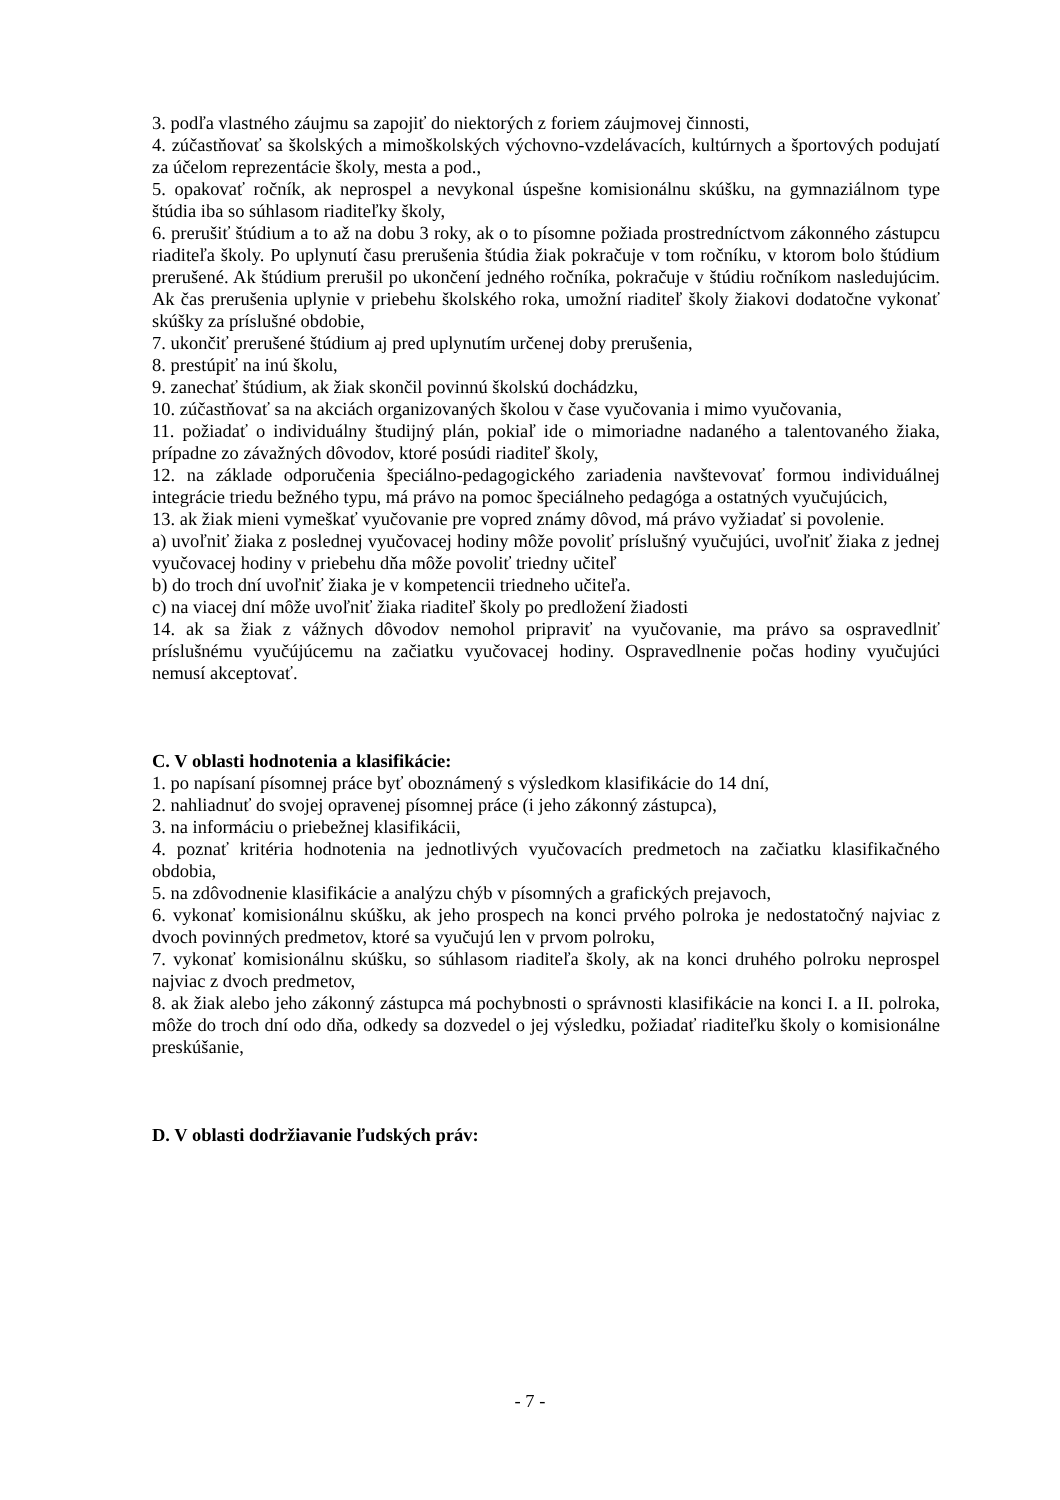3. podľa vlastného záujmu sa zapojiť do niektorých z foriem záujmovej činnosti,
4. zúčastňovať sa školských a mimoškolských výchovno-vzdelávacích, kultúrnych a športových podujatí za účelom reprezentácie školy, mesta a pod.,
5. opakovať ročník, ak neprospel a nevykonal úspešne komisionálnu skúšku, na gymnaziálnom type štúdia iba so súhlasom riaditeľky školy,
6. prerušiť štúdium a to až na dobu 3 roky, ak o to písomne požiada prostredníctvom zákonného zástupcu riaditeľa školy. Po uplynutí času prerušenia štúdia žiak pokračuje v tom ročníku, v ktorom bolo štúdium prerušené. Ak štúdium prerušil po ukončení jedného ročníka, pokračuje v štúdiu ročníkom nasledujúcim. Ak čas prerušenia uplynie v priebehu školského roka, umožní riaditeľ školy žiakovi dodatočne vykonať skúšky za príslušné obdobie,
7. ukončiť prerušené štúdium aj pred uplynutím určenej doby prerušenia,
8. prestúpiť na inú školu,
9. zanechať štúdium, ak žiak skončil povinnú školskú dochádzku,
10. zúčastňovať sa na akciách organizovaných školou v čase vyučovania i mimo vyučovania,
11. požiadať o individuálny študijný plán, pokiaľ ide o mimoriadne nadaného a talentovaného žiaka, prípadne zo závažných dôvodov, ktoré posúdi riaditeľ školy,
12. na základe odporučenia špeciálno-pedagogického zariadenia navštevovať formou individuálnej integrácie triedu bežného typu, má právo na pomoc špeciálneho pedagóga a ostatných vyučujúcich,
13. ak žiak mieni vymeškať vyučovanie pre vopred známy dôvod, má právo vyžiadať si povolenie.
a) uvoľniť žiaka z poslednej vyučovacej hodiny môže povoliť príslušný vyučujúci, uvoľniť žiaka z jednej vyučovacej hodiny v priebehu dňa môže povoliť triedny učiteľ
b) do troch dní uvoľniť žiaka je v kompetencii triedneho učiteľa.
c) na viacej dní môže uvoľniť žiaka riaditeľ školy po predložení žiadosti
14. ak sa žiak z vážnych dôvodov nemohol pripraviť na vyučovanie, ma právo sa ospravedlniť príslušnému vyučújúcemu na začiatku vyučovacej hodiny. Ospravedlnenie počas hodiny vyučujúci nemusí akceptovať.
C. V oblasti hodnotenia a klasifikácie:
1. po napísaní písomnej práce byť oboznámený s výsledkom klasifikácie do 14 dní,
2. nahliadnuť do svojej opravenej písomnej práce (i jeho zákonný zástupca),
3. na informáciu o priebežnej klasifikácii,
4. poznať kritéria hodnotenia na jednotlivých vyučovacích predmetoch na začiatku klasifikačného obdobia,
5. na zdôvodnenie klasifikácie a analýzu chýb v písomných a grafických prejavoch,
6. vykonať komisionálnu skúšku, ak jeho prospech na konci prvého polroka je nedostatočný najviac z dvoch povinných predmetov, ktoré sa vyučujú len v prvom polroku,
7. vykonať komisionálnu skúšku, so súhlasom riaditeľa školy, ak na konci druhého polroku neprospel najviac z dvoch predmetov,
8. ak žiak alebo jeho zákonný zástupca má pochybnosti o správnosti klasifikácie na konci I. a II. polroka, môže do troch dní odo dňa, odkedy sa dozvedel o jej výsledku, požiadať riaditeľku školy o komisionálne preskúšanie,
D. V oblasti dodržiavanie ľudských práv:
- 7 -